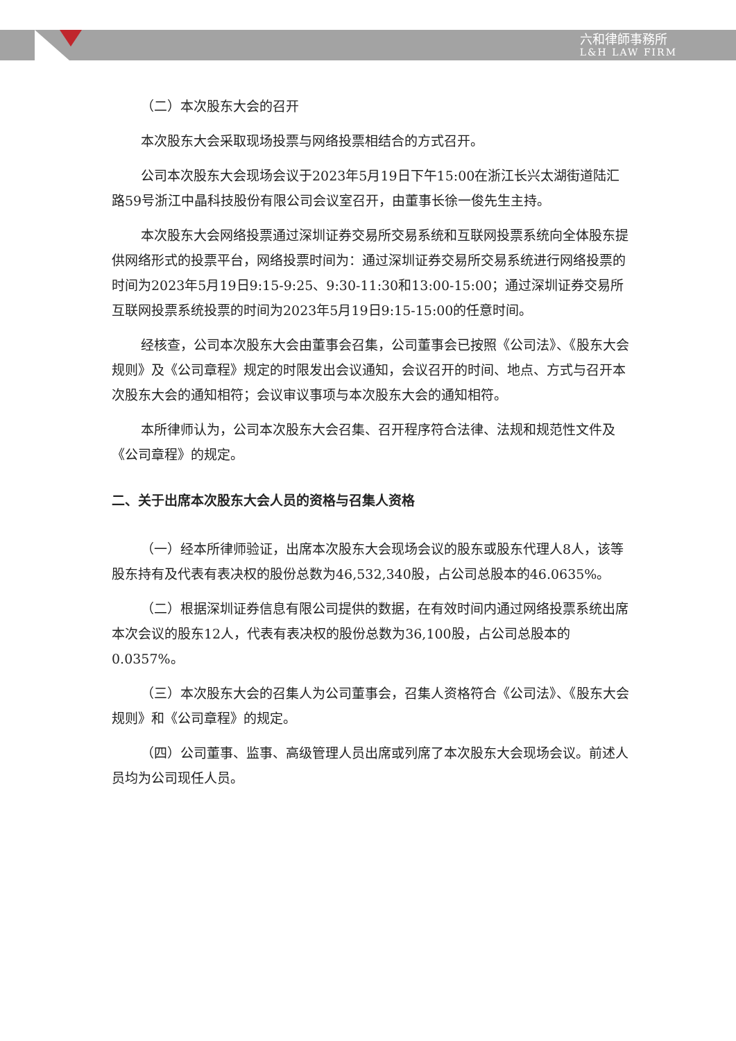六和律師事務所
L&H LAW FIRM
（二）本次股东大会的召开
本次股东大会采取现场投票与网络投票相结合的方式召开。
公司本次股东大会现场会议于2023年5月19日下午15:00在浙江长兴太湖街道陆汇路59号浙江中晶科技股份有限公司会议室召开，由董事长徐一俊先生主持。
本次股东大会网络投票通过深圳证券交易所交易系统和互联网投票系统向全体股东提供网络形式的投票平台，网络投票时间为：通过深圳证券交易所交易系统进行网络投票的时间为2023年5月19日9:15-9:25、9:30-11:30和13:00-15:00；通过深圳证券交易所互联网投票系统投票的时间为2023年5月19日9:15-15:00的任意时间。
经核查，公司本次股东大会由董事会召集，公司董事会已按照《公司法》、《股东大会规则》及《公司章程》规定的时限发出会议通知，会议召开的时间、地点、方式与召开本次股东大会的通知相符；会议审议事项与本次股东大会的通知相符。
本所律师认为，公司本次股东大会召集、召开程序符合法律、法规和规范性文件及《公司章程》的规定。
二、关于出席本次股东大会人员的资格与召集人资格
（一）经本所律师验证，出席本次股东大会现场会议的股东或股东代理人8人，该等股东持有及代表有表决权的股份总数为46,532,340股，占公司总股本的46.0635%。
（二）根据深圳证券信息有限公司提供的数据，在有效时间内通过网络投票系统出席本次会议的股东12人，代表有表决权的股份总数为36,100股，占公司总股本的0.0357%。
（三）本次股东大会的召集人为公司董事会，召集人资格符合《公司法》、《股东大会规则》和《公司章程》的规定。
（四）公司董事、监事、高级管理人员出席或列席了本次股东大会现场会议。前述人员均为公司现任人员。